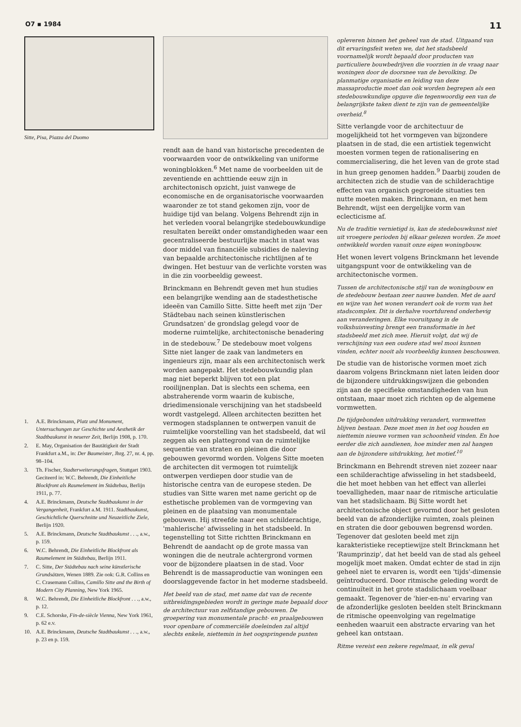O7 ▪ 1984 11
Sitte, Pisa, Piazza del Duomo
1. A.E. Brinckmann, Platz und Monument, Untersuchungen zur Geschichte und Aesthetik der Stadtbaukunst in neuerer Zeit, Berlijn 1908, p. 170.
2. E. May, Organisation der Bautätigkeit der Stadt Frankfurt a.M., in: Der Baumeister, Jhrg. 27, nr. 4, pp. 98–104.
3. Th. Fischer, Stadterweiterungsfragen, Stuttgart 1903. Geciteerd in: W.C. Behrendt, Die Einheitliche Blockfront als Raumelement im Städtebau, Berlijn 1911, p. 77.
4. A.E. Brinckmann, Deutsche Stadtbaukunst in der Vergangenheit, Frankfurt a.M. 1911. Stadtbaukunst, Geschichtliche Querschnitte und Neuzeitliche Ziele, Berlijn 1920.
5. A.E. Brinckmann, Deutsche Stadtbaukunst . . ., a.w., p. 159.
6. W.C. Behrendt, Die Einheitliche Blockfront als Raumelement im Städtebau, Berlijn 1911.
7. C. Sitte, Der Städtebau nach seine künstlerische Grundsätzen, Wenen 1889. Zie ook: G.R. Collins en C. Crasemann Collins, Camillo Sitte and the Birth of Modern City Planning, New York 1965.
8. W.C. Behrendt, Die Einheitliche Blockfront . . ., a.w., p. 12.
9. C.E. Schorske, Fin-de-siècle Vienna, New York 1961, p. 62 e.v.
10. A.E. Brinckmann, Deutsche Stadtbaukunst . . ., a.w., p. 23 en p. 159.
rendt aan de hand van historische precedenten de voorwaarden voor de ontwikkeling van uniforme woningblokken.<sup>6</sup> Met name de voorbeelden uit de zeventiende en achttiende eeuw zijn in architectonisch opzicht, juist vanwege de economische en de organisatorische voorwaarden waaronder ze tot stand gekomen zijn, voor de huidige tijd van belang. Volgens Behrendt zijn in het verleden vooral belangrijke stedebouwkundige resultaten bereikt onder omstandigheden waar een gecentraliseerde bestuurlijke macht in staat was door middel van financiële subsidies de naleving van bepaalde architectonische richtlijnen af te dwingen. Het bestuur van de verlichte vorsten was in die zin voorbeeldig geweest.
Brinckmann en Behrendt geven met hun studies een belangrijke wending aan de stadesthetische ideeën van Camillo Sitte. Sitte heeft met zijn 'Der Städtebau nach seinen künstlerischen Grundsatzen' de grondslag gelegd voor de moderne ruimtelijke, architectonische benadering in de stedebouw.<sup>7</sup> De stedebouw moet volgens Sitte niet langer de zaak van landmeters en ingenieurs zijn, maar als een architectonisch werk worden aangepakt. Het stedebouwkundig plan mag niet beperkt blijven tot een plat rooilijnenplan. Dat is slechts een schema, een abstraherende vorm waarin de kubische, driedimensionale verschijning van het stadsbeeld wordt vastgelegd. Alleen architecten bezitten het vermogen stadsplannen te ontwerpen vanuit de ruimtelijke voorstelling van het stadsbeeld, dat wil zeggen als een plattegrond van de ruimtelijke sequentie van straten en pleinen die door gebouwen gevormd worden. Volgens Sitte moeten de architecten dit vermogen tot ruimtelijk ontwerpen verdiepen door studie van de historische centra van de europese steden. De studies van Sitte waren met name gericht op de esthetische problemen van de vormgeving van pleinen en de plaatsing van monumentale gebouwen. Hij streefde naar een schilderachtige, 'mahlerische' afwisseling in het stadsbeeld. In tegenstelling tot Sitte richtten Brinckmann en Behrendt de aandacht op de grote massa van woningen die de neutrale achtergrond vormen voor de bijzondere plaatsen in de stad. Voor Behrendt is de massaproductie van woningen een doorslaggevende factor in het moderne stadsbeeld.
Het beeld van de stad, met name dat van de recente uitbreidingsgebieden wordt in geringe mate bepaald door de architectuur van zelfstandige gebouwen. De groepering van monumentale pracht- en praalgebouwen voor openbare of commerciële doeleinden zal altijd slechts enkele, niettemin in het oogspringende punten
opleveren binnen het geheel van de stad. Uitgaand van dit ervaringsfeit weten we, dat het stadsbeeld voornamelijk wordt bepaald door producten van particuliere bouwbedrijven die voorzien in de vraag naar woningen door de doorsnee van de bevolking. De planmatige organisatie en leiding van deze massaproductie moet dan ook worden begrepen als een stedebouwkundige opgave die tegenwoordig een van de belangrijkste taken dient te zijn van de gemeentelijke overheid.<sup>8</sup>
Sitte verlangde voor de architectuur de mogelijkheid tot het vormgeven van bijzondere plaatsen in de stad, die een artistiek tegenwicht moesten vormen tegen de rationalisering en commercialisering, die het leven van de grote stad in hun greep genomen hadden.<sup>9</sup> Daarbij zouden de architecten zich de studie van de schilderachtige effecten van organisch gegroeide situaties ten nutte moeten maken. Brinckmann, en met hem Behrendt, wijst een dergelijke vorm van eclecticisme af.
Nu de traditie vernietigd is, kan de stedebouwkunst niet uit vroegere perioden bij elkaar gelezen worden. Ze moet ontwikkeld worden vanuit onze eigen woningbouw.
Het wonen levert volgens Brinckmann het levende uitgangspunt voor de ontwikkeling van de architectonische vormen.
Tussen de architectonische stijl van de woningbouw en de stedebouw bestaan zeer nauwe banden. Met de aard en wijze van het wonen verandert ook de vorm van het stadscomplex. Dit is derhalve voortdurend onderhevig aan veranderingen. Elke vooruitgang in de volkshuisvesting brengt een transformatie in het stadsbeeld met zich mee. Hieruit volgt, dat wij de verschijning van een oudere stad wel mooi kunnen vinden, echter nooit als voorbeeldig kunnen beschouwen.
De studie van de historische vormen moet zich daarom volgens Brinckmann niet laten leiden door de bijzondere uitdrukkingswijzen die gebonden zijn aan de specifieke omstandigheden van hun ontstaan, maar moet zich richten op de algemene vormwetten.
De tijdgebonden uitdrukking verandert, vormwetten blijven bestaan. Deze moet men in het oog houden en niettemin nieuwe vormen van schoonheid vinden. En hoe eerder die zich aandienen, hoe minder men zal hangen aan de bijzondere uitdrukking, het motief.<sup>10</sup>
Brinckmann en Behrendt streven niet zozeer naar een schilderachtige afwisseling in het stadsbeeld, die het moet hebben van het effect van allerlei toevalligheden, maar naar de ritmische articulatie van het stadslichaam. Bij Sitte wordt het architectonische object gevormd door het gesloten beeld van de afzonderlijke ruimten, zoals pleinen en straten die door gebouwen begrensd worden. Tegenover dat gesloten beeld met zijn karakteristieke receptiewijze stelt Brinckmann het 'Raumprinzip', dat het beeld van de stad als geheel mogelijk moet maken. Omdat echter de stad in zijn geheel niet te ervaren is, wordt een 'tijds'-dimensie geïntroduceerd. Door ritmische geleding wordt de continuïteit in het grote stadslichaam voelbaar gemaakt. Tegenover de 'hier-en-nu' ervaring van de afzonderlijke gesloten beelden stelt Brinckmann de ritmische opeenvolging van regelmatige eenheden waaruit een abstracte ervaring van het geheel kan ontstaan.
Ritme vereist een zekere regelmaat, in elk geval